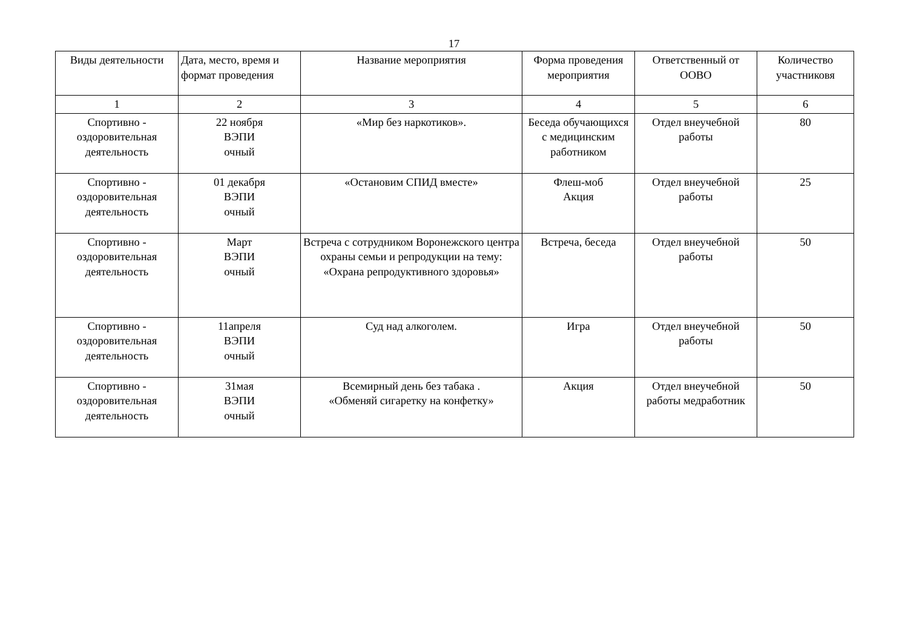17
| Виды деятельности | Дата, место, время и формат проведения | Название мероприятия | Форма проведения мероприятия | Ответственный от ООВО | Количество участниковя |
| --- | --- | --- | --- | --- | --- |
| 1 | 2 | 3 | 4 | 5 | 6 |
| Спортивно - оздоровительная деятельность | 22 ноября ВЭПИ очный | «Мир без наркотиков». | Беседа обучающихся с медицинским работником | Отдел внеучебной работы | 80 |
| Спортивно - оздоровительная деятельность | 01 декабря ВЭПИ очный | «Остановим СПИД вместе» | Флеш-моб Акция | Отдел внеучебной работы | 25 |
| Спортивно - оздоровительная деятельность | Март ВЭПИ очный | Встреча с сотрудником Воронежского центра охраны семьи и репродукции на тему: «Охрана репродуктивного здоровья» | Встреча, беседа | Отдел внеучебной работы | 50 |
| Спортивно - оздоровительная деятельность | 11апреля ВЭПИ очный | Суд над алкоголем. | Игра | Отдел внеучебной работы | 50 |
| Спортивно - оздоровительная деятельность | 31мая ВЭПИ очный | Всемирный день без табака . «Обменяй сигаретку на конфетку» | Акция | Отдел внеучебной работы медработник | 50 |